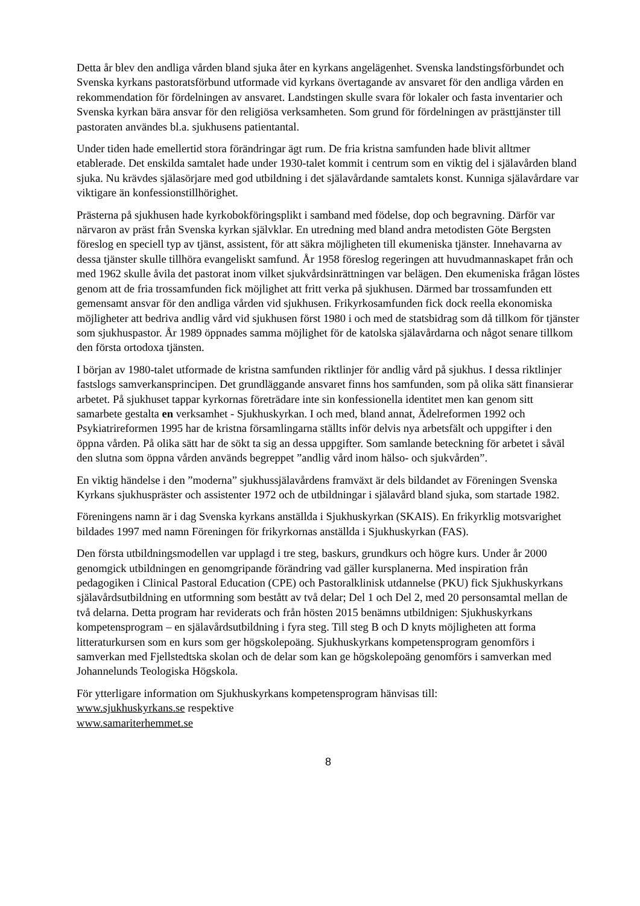Detta år blev den andliga vården bland sjuka åter en kyrkans angelägenhet. Svenska landstingsförbundet och Svenska kyrkans pastoratsförbund utformade vid kyrkans övertagande av ansvaret för den andliga vården en rekommendation för fördelningen av ansvaret. Landstingen skulle svara för lokaler och fasta inventarier och Svenska kyrkan bära ansvar för den religiösa verksamheten. Som grund för fördelningen av prästtjänster till pastoraten användes bl.a. sjukhusens patientantal.
Under tiden hade emellertid stora förändringar ägt rum. De fria kristna samfunden hade blivit alltmer etablerade. Det enskilda samtalet hade under 1930-talet kommit i centrum som en viktig del i själavården bland sjuka. Nu krävdes själasörjare med god utbildning i det själavårdande samtalets konst. Kunniga själavårdare var viktigare än konfessionstillhörighet.
Prästerna på sjukhusen hade kyrkobokföringsplikt i samband med födelse, dop och begravning. Därför var närvaron av präst från Svenska kyrkan självklar. En utredning med bland andra metodisten Göte Bergsten föreslog en speciell typ av tjänst, assistent, för att säkra möjligheten till ekumeniska tjänster. Innehavarna av dessa tjänster skulle tillhöra evangeliskt samfund. År 1958 föreslog regeringen att huvudmannaskapet från och med 1962 skulle åvila det pastorat inom vilket sjukvårdsinrättningen var belägen. Den ekumeniska frågan löstes genom att de fria trossamfunden fick möjlighet att fritt verka på sjukhusen. Därmed bar trossamfunden ett gemensamt ansvar för den andliga vården vid sjukhusen. Frikyrkosamfunden fick dock reella ekonomiska möjligheter att bedriva andlig vård vid sjukhusen först 1980 i och med de statsbidrag som då tillkom för tjänster som sjukhuspastor. År 1989 öppnades samma möjlighet för de katolska själavårdarna och något senare tillkom den första ortodoxa tjänsten.
I början av 1980-talet utformade de kristna samfunden riktlinjer för andlig vård på sjukhus. I dessa riktlinjer fastslogs samverkansprincipen. Det grundläggande ansvaret finns hos samfunden, som på olika sätt finansierar arbetet. På sjukhuset tappar kyrkornas företrädare inte sin konfessionella identitet men kan genom sitt samarbete gestalta en verksamhet - Sjukhuskyrkan. I och med, bland annat, Ädelreformen 1992 och Psykiatrireformen 1995 har de kristna församlingarna ställts inför delvis nya arbetsfält och uppgifter i den öppna vården. På olika sätt har de sökt ta sig an dessa uppgifter. Som samlande beteckning för arbetet i såväl den slutna som öppna vården används begreppet ”andlig vård inom hälso- och sjukvården”.
En viktig händelse i den ”moderna” sjukhussjälavårdens framväxt är dels bildandet av Föreningen Svenska Kyrkans sjukhuspräster och assistenter 1972 och de utbildningar i själavård bland sjuka, som startade 1982.
Föreningens namn är i dag Svenska kyrkans anställda i Sjukhuskyrkan (SKAIS). En frikyrklig motsvarighet bildades 1997 med namn Föreningen för frikyrkornas anställda i Sjukhuskyrkan (FAS).
Den första utbildningsmodellen var upplagd i tre steg, baskurs, grundkurs och högre kurs. Under år 2000 genomgick utbildningen en genomgripande förändring vad gäller kursplanerna. Med inspiration från pedagogiken i Clinical Pastoral Education (CPE) och Pastoralklinisk utdannelse (PKU) fick Sjukhuskyrkans själavårdsutbildning en utformning som bestått av två delar; Del 1 och Del 2, med 20 personsamtal mellan de två delarna. Detta program har reviderats och från hösten 2015 benämns utbildnigen: Sjukhuskyrkans kompetensprogram – en själavårdsutbildning i fyra steg. Till steg B och D knyts möjligheten att forma litteraturkursen som en kurs som ger högskolepoäng. Sjukhuskyrkans kompetensprogram genomförs i samverkan med Fjellstedtska skolan och de delar som kan ge högskolepoäng genomförs i samverkan med Johannelunds Teologiska Högskola.
För ytterligare information om Sjukhuskyrkans kompetensprogram hänvisas till:
www.sjukhuskyrkans.se respektive
www.samariterhemmet.se
8